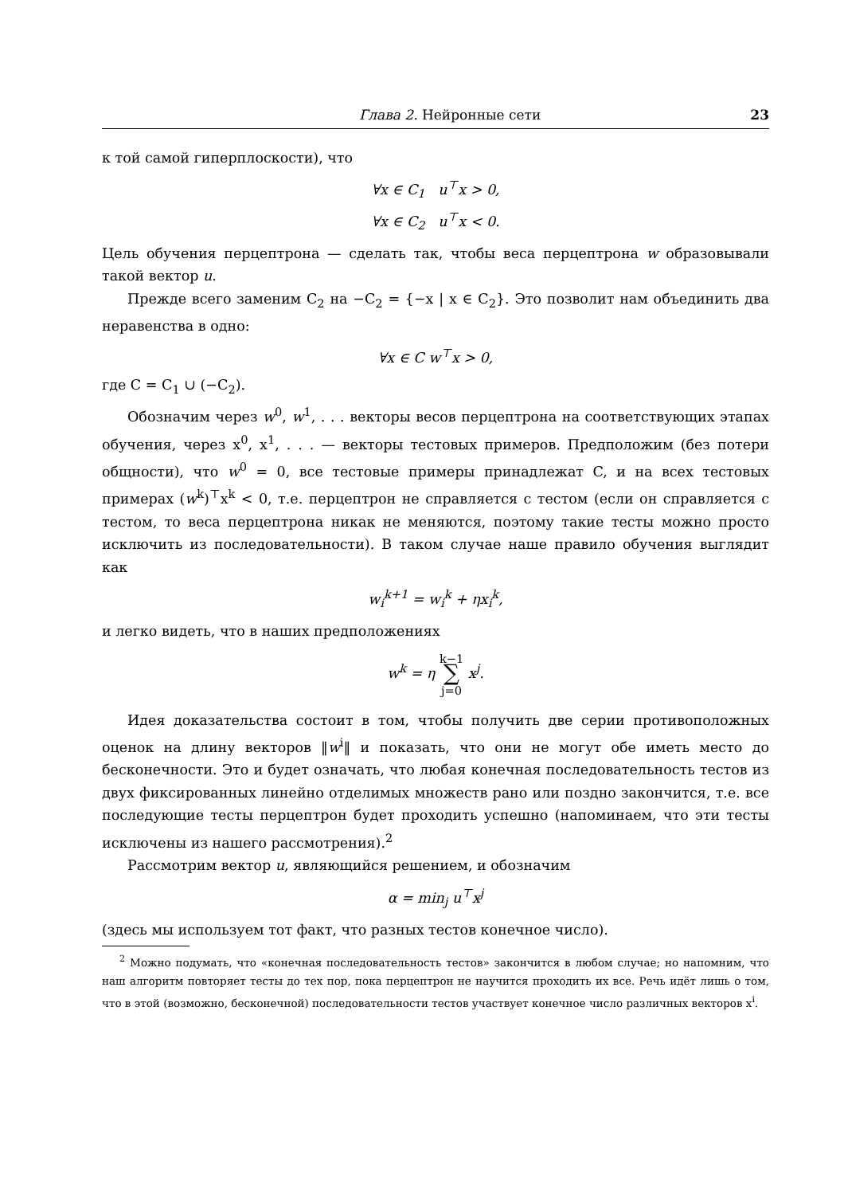Глава 2. Нейронные сети 23
к той самой гиперплоскости), что
∀x ∈ C<sub>1</sub> u<sup>⊤</sup>x > 0,
∀x ∈ C<sub>2</sub> u<sup>⊤</sup>x < 0.
Цель обучения перцептрона — сделать так, чтобы веса перцептрона w образовывали такой вектор u.
Прежде всего заменим C<sub>2</sub> на −C<sub>2</sub> = {−x | x ∈ C<sub>2</sub>}. Это позволит нам объединить два неравенства в одно:
∀x ∈ C w<sup>⊤</sup>x > 0,
где C = C<sub>1</sub> ∪ (−C<sub>2</sub>).
Обозначим через w<sup>0</sup>, w<sup>1</sup>, . . . векторы весов перцептрона на соответствующих этапах обучения, через x<sup>0</sup>, x<sup>1</sup>, . . . — векторы тестовых примеров. Предположим (без потери общности), что w<sup>0</sup> = 0, все тестовые примеры принадлежат C, и на всех тестовых примерах (w<sup>k</sup>)<sup>⊤</sup>x<sup>k</sup> < 0, т.е. перцептрон не справляется с тестом (если он справляется с тестом, то веса перцептрона никак не меняются, поэтому такие тесты можно просто исключить из последовательности). В таком случае наше правило обучения выглядит как
w<sub>i</sub><sup>k+1</sup> = w<sub>i</sub><sup>k</sup> + ηx<sub>i</sub><sup>k</sup>,
и легко видеть, что в наших предположениях
w<sup>k</sup> = η k−1
∑
j=0 x<sup>j</sup>.
Идея доказательства состоит в том, чтобы получить две серии противоположных оценок на длину векторов ‖w<sup>i</sup>‖ и показать, что они не могут обе иметь место до бесконечности. Это и будет означать, что любая конечная последовательность тестов из двух фиксированных линейно отделимых множеств рано или поздно закончится, т.е. все последующие тесты перцептрон будет проходить успешно (напоминаем, что эти тесты исключены из нашего рассмотрения).<sup>2</sup>
Рассмотрим вектор u, являющийся решением, и обозначим
α = min<sub>j</sub> u<sup>⊤</sup>x<sup>j</sup>
(здесь мы используем тот факт, что разных тестов конечное число).
<sup>2</sup> Можно подумать, что «конечная последовательность тестов» закончится в любом случае; но напомним, что наш алгоритм повторяет тесты до тех пор, пока перцептрон не научится проходить их все. Речь идёт лишь о том, что в этой (возможно, бесконечной) последовательности тестов участвует конечное число различных векторов x<sup>i</sup>.